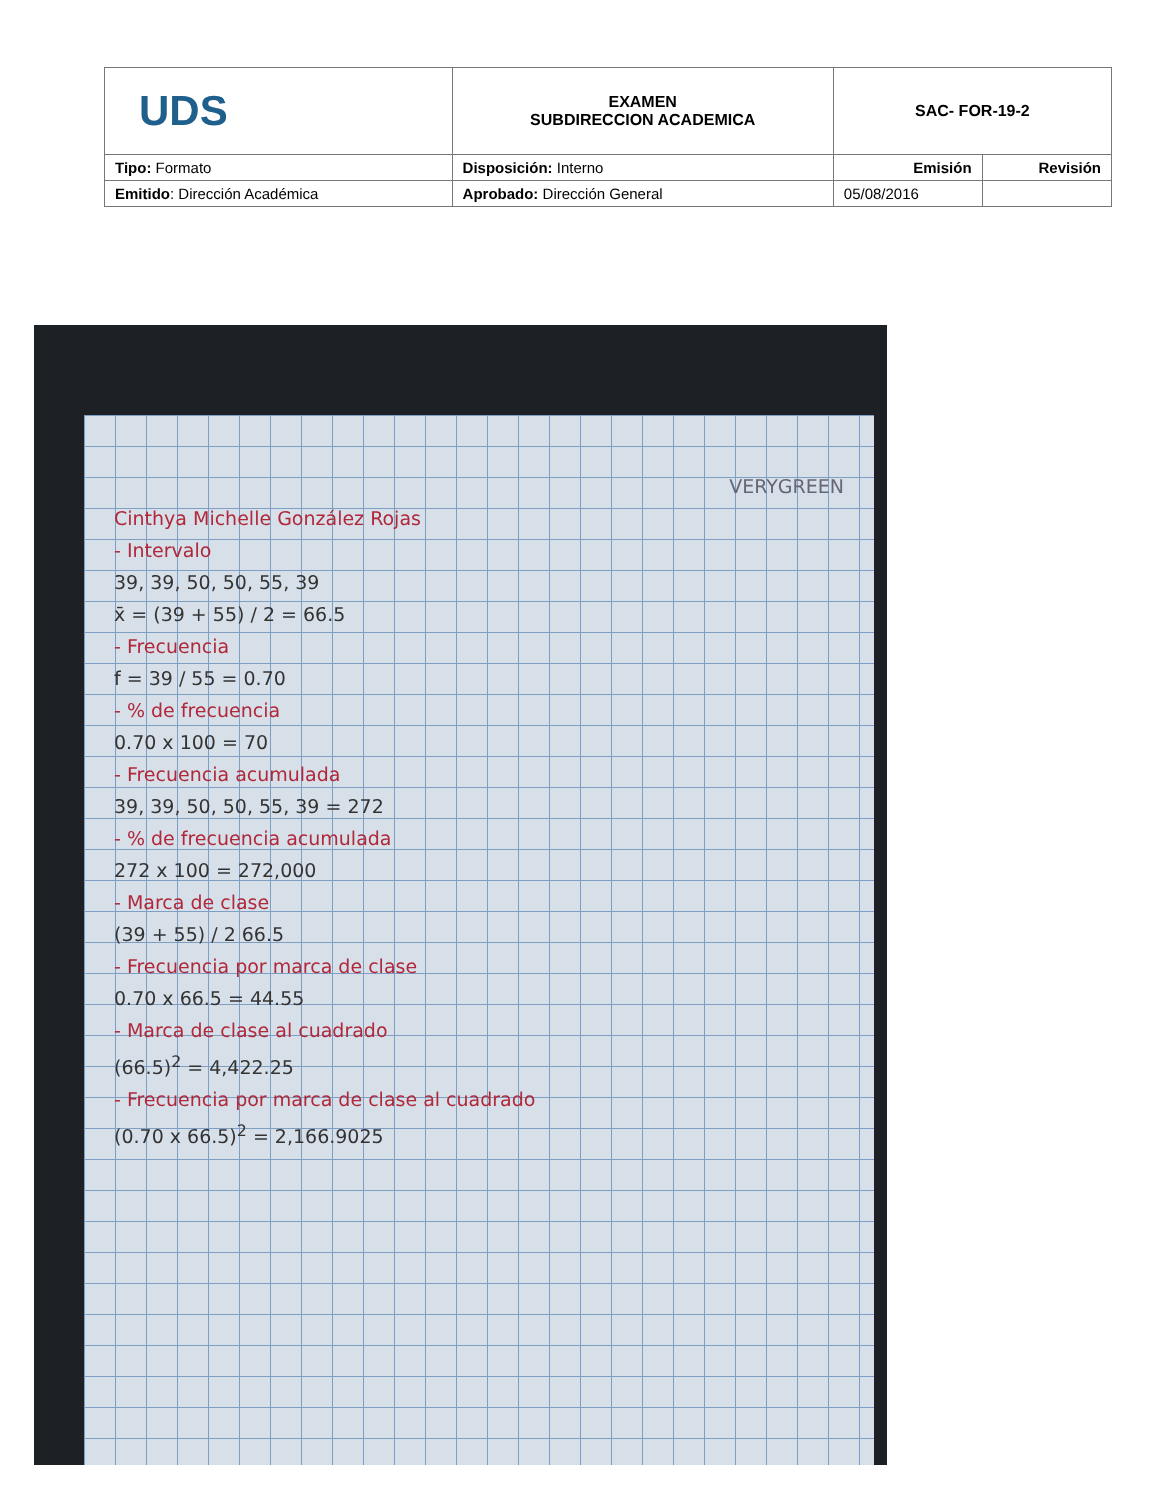| UDS | EXAMEN SUBDIRECCION ACADEMICA | SAC- FOR-19-2 | |
| Tipo: Formato | Disposición: Interno | Emisión | Revisión |
| Emitido : Dirección Académica | Aprobado: Dirección General | 05/08/2016 | |
VERYGREEN
Cinthya Michelle González Rojas
- Intervalo
39, 39, 50, 50, 55, 39
x̄ = (39 + 55) / 2 = 66.5
- Frecuencia
f = 39 / 55 = 0.70
- % de frecuencia
0.70 x 100 = 70
- Frecuencia acumulada
39, 39, 50, 50, 55, 39 = 272
- % de frecuencia acumulada
272 x 100 = 272,000
- Marca de clase
(39 + 55) / 2 66.5
- Frecuencia por marca de clase
0.70 x 66.5 = 44.55
- Marca de clase al cuadrado
(66.5)<sup>2</sup> = 4,422.25
- Frecuencia por marca de clase al cuadrado
(0.70 x 66.5)<sup>2</sup> = 2,166.9025